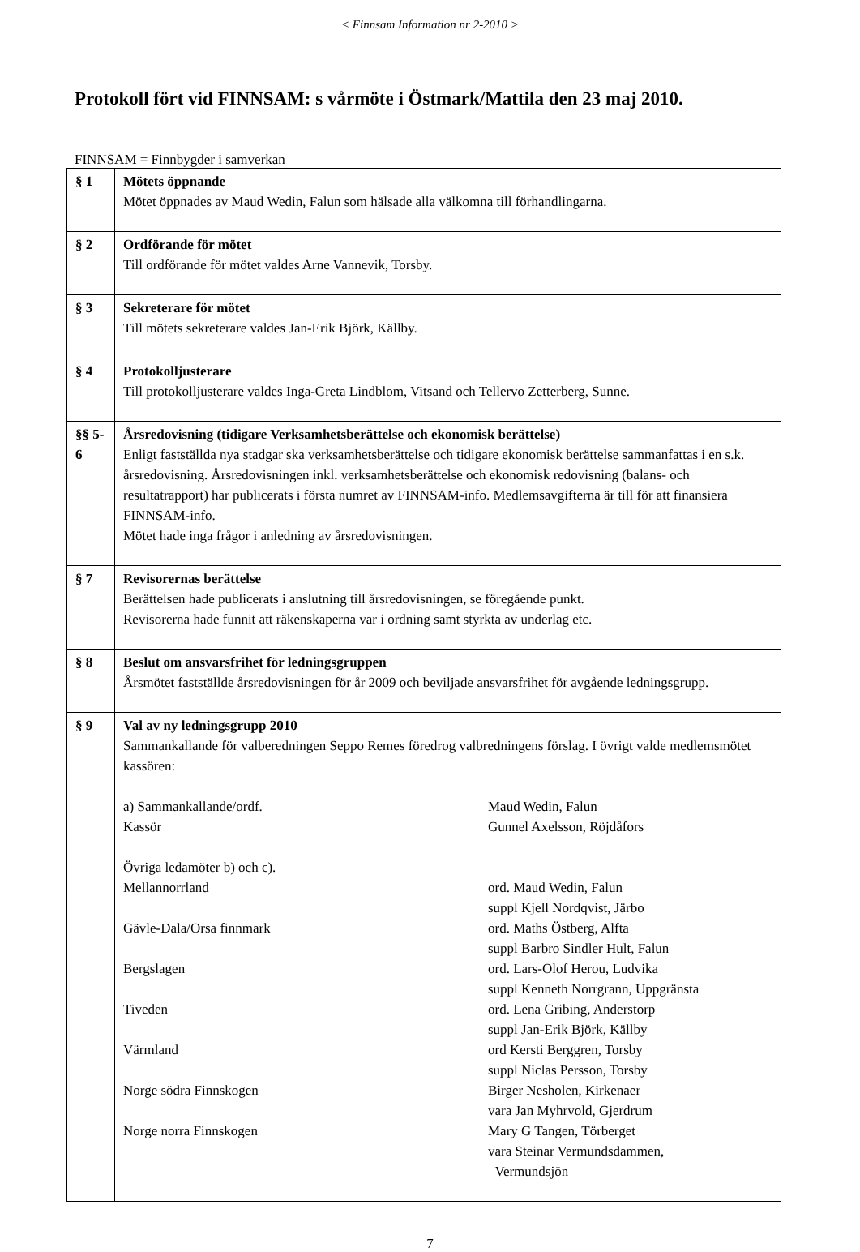< Finnsam Information nr 2-2010 >
Protokoll fört vid FINNSAM: s vårmöte i Östmark/Mattila den 23 maj 2010.
FINNSAM = Finnbygder i samverkan
| § 1 | Mötets öppnande Mötet öppnades av Maud Wedin, Falun som hälsade alla välkomna till förhandlingarna. |
| § 2 | Ordförande för mötet Till ordförande för mötet valdes Arne Vannevik, Torsby. |
| § 3 | Sekreterare för mötet Till mötets sekreterare valdes Jan-Erik Björk, Källby. |
| § 4 | Protokolljusterare Till protokolljusterare valdes Inga-Greta Lindblom, Vitsand och Tellervo Zetterberg, Sunne. |
| §§ 5-6 | Årsredovisning (tidigare Verksamhetsberättelse och ekonomisk berättelse) Enligt fastställda nya stadgar ska verksamhetsberättelse och tidigare ekonomisk berättelse sammanfattas i en s.k. årsredovisning. Årsredovisningen inkl. verksamhetsberättelse och ekonomisk redovisning (balans- och resultatrapport) har publicerats i första numret av FINNSAM-info. Medlemsavgifterna är till för att finansiera FINNSAM-info. Mötet hade inga frågor i anledning av årsredovisningen. |
| § 7 | Revisorernas berättelse Berättelsen hade publicerats i anslutning till årsredovisningen, se föregående punkt. Revisorerna hade funnit att räkenskaperna var i ordning samt styrkta av underlag etc. |
| § 8 | Beslut om ansvarsfrihet för ledningsgruppen Årsmötet fastställde årsredovisningen för år 2009 och beviljade ansvarsfrihet för avgående ledningsgrupp. |
| § 9 | Val av ny ledningsgrupp 2010 Sammankallande för valberedningen Seppo Remes föredrog valbredningens förslag. I övrigt valde medlemsmötet kassören: a) Sammankallande/ordf. Maud Wedin, Falun Kassör Gunnel Axelsson, Röjdåfors Övriga ledamöter b) och c). Mellannorrland ord. Maud Wedin, Falun suppl Kjell Nordqvist, Järbo Gävle-Dala/Orsa finnmark ord. Maths Östberg, Alfta suppl Barbro Sindler Hult, Falun Bergslagen ord. Lars-Olof Herou, Ludvika suppl Kenneth Norrgrann, Uppgränsta Tiveden ord. Lena Gribing, Anderstorp suppl Jan-Erik Björk, Källby Värmland ord Kersti Berggren, Torsby suppl Niclas Persson, Torsby Norge södra Finnskogen Birger Nesholen, Kirkenaer vara Jan Myhrvold, Gjerdrum Norge norra Finnskogen Mary G Tangen, Törberget vara Steinar Vermundsdammen, Vermundsjön |
7